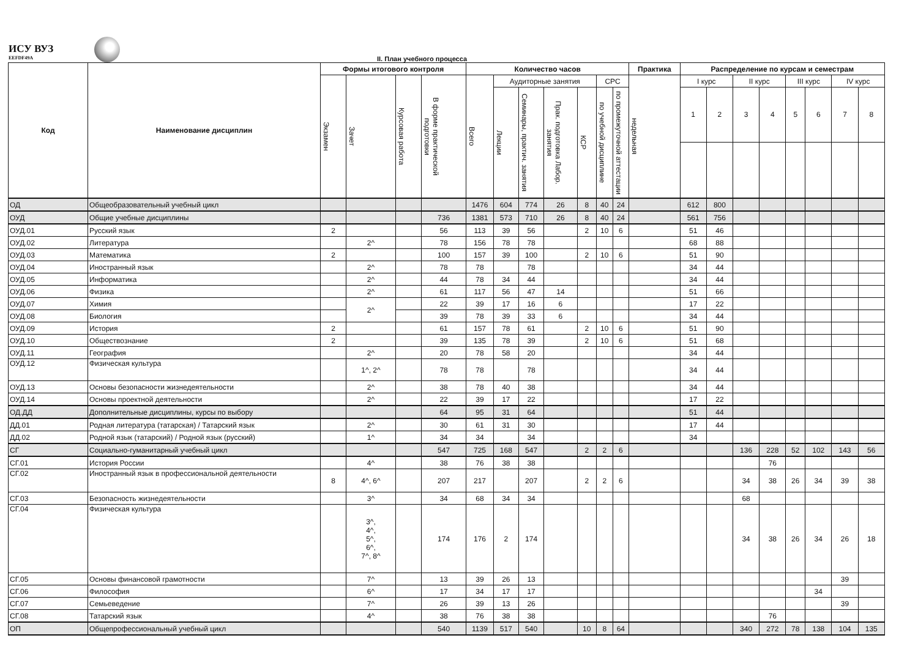ИСУ ВУЗ
EEFDF49A
II. План учебного процесса
| Код | Наименование дисциплин | Формы итогового контроля | | | | Количество часов | | | | | | | Практика | Распределение по курсам и семестрам | | | | | | | |
| --- | --- | --- | --- | --- | --- | --- | --- | --- | --- | --- | --- | --- | --- | --- | --- | --- | --- | --- | --- | --- | --- |
| | | Экзамен | Зачет | Курсовая работа | В форме практической подготовки | Всего | Аудиторные занятия | | | | СРС | | недельная | I курс | | II курс | | III курс | | IV курс | |
| | | | | | | | Лекции | Семинары, практич. занятия | Прак. подготовка Лабор. занятия | КСР | по учебной дисциплине | по промежуточной аттестации | | 1 | 2 | 3 | 4 | 5 | 6 | 7 | 8 |
| ОД | Общеобразовательный учебный цикл | | | | | 1476 | 604 | 774 | 26 | 8 | 40 | 24 | | 612 | 800 | | | | | | |
| ОУД | Общие учебные дисциплины | | | | 736 | 1381 | 573 | 710 | 26 | 8 | 40 | 24 | | 561 | 756 | | | | | | |
| ОУД.01 | Русский язык | 2 | | | 56 | 113 | 39 | 56 | | 2 | 10 | 6 | | 51 | 46 | | | | | | |
| ОУД.02 | Литература | | 2^ | | 78 | 156 | 78 | 78 | | | | | | 68 | 88 | | | | | | |
| ОУД.03 | Математика | 2 | | | 100 | 157 | 39 | 100 | | 2 | 10 | 6 | | 51 | 90 | | | | | | |
| ОУД.04 | Иностранный язык | | 2^ | | 78 | 78 | | 78 | | | | | | 34 | 44 | | | | | | |
| ОУД.05 | Информатика | | 2^ | | 44 | 78 | 34 | 44 | | | | | | 34 | 44 | | | | | | |
| ОУД.06 | Физика | | 2^ | | 61 | 117 | 56 | 47 | 14 | | | | | 51 | 66 | | | | | | |
| ОУД.07 | Химия | | 2^ | | 22 | 39 | 17 | 16 | 6 | | | | | 17 | 22 | | | | | | |
| ОУД.08 | Биология | | | | 39 | 78 | 39 | 33 | 6 | | | | | 34 | 44 | | | | | | |
| ОУД.09 | История | 2 | | | 61 | 157 | 78 | 61 | | 2 | 10 | 6 | | 51 | 90 | | | | | | |
| ОУД.10 | Обществознание | 2 | | | 39 | 135 | 78 | 39 | | 2 | 10 | 6 | | 51 | 68 | | | | | | |
| ОУД.11 | География | | 2^ | | 20 | 78 | 58 | 20 | | | | | | 34 | 44 | | | | | | |
| ОУД.12 | Физическая культура | | 1^, 2^ | | 78 | 78 | | 78 | | | | | | 34 | 44 | | | | | | |
| ОУД.13 | Основы безопасности жизнедеятельности | | 2^ | | 38 | 78 | 40 | 38 | | | | | | 34 | 44 | | | | | | |
| ОУД.14 | Основы проектной деятельности | | 2^ | | 22 | 39 | 17 | 22 | | | | | | 17 | 22 | | | | | | |
| ОД.ДД | Дополнительные дисциплины, курсы по выбору | | | | 64 | 95 | 31 | 64 | | | | | | 51 | 44 | | | | | | |
| ДД.01 | Родная литература (татарская) / Татарский язык | | 2^ | | 30 | 61 | 31 | 30 | | | | | | 17 | 44 | | | | | | |
| ДД.02 | Родной язык (татарский) / Родной язык (русский) | | 1^ | | 34 | 34 | | 34 | | | | | | 34 | | | | | | | |
| СГ | Социально-гуманитарный учебный цикл | | | | 547 | 725 | 168 | 547 | | 2 | 2 | 6 | | | | 136 | 228 | 52 | 102 | 143 | 56 |
| СГ.01 | История России | | 4^ | | 38 | 76 | 38 | 38 | | | | | | | | | 76 | | | | |
| СГ.02 | Иностранный язык в профессиональной деятельности | 8 | 4^, 6^ | | 207 | 217 | | 207 | | 2 | 2 | 6 | | | | 34 | 38 | 26 | 34 | 39 | 38 |
| СГ.03 | Безопасность жизнедеятельности | | 3^ | | 34 | 68 | 34 | 34 | | | | | | | | 68 | | | | | |
| СГ.04 | Физическая культура | | 3^, 4^, 5^, 6^, 7^, 8^ | | 174 | 176 | 2 | 174 | | | | | | | | 34 | 38 | 26 | 34 | 26 | 18 |
| СГ.05 | Основы финансовой грамотности | | 7^ | | 13 | 39 | 26 | 13 | | | | | | | | | | | | 39 | |
| СГ.06 | Философия | | 6^ | | 17 | 34 | 17 | 17 | | | | | | | | | | | 34 | | |
| СГ.07 | Семьеведение | | 7^ | | 26 | 39 | 13 | 26 | | | | | | | | | | | | 39 | |
| СГ.08 | Татарский язык | | 4^ | | 38 | 76 | 38 | 38 | | | | | | | | | 76 | | | | |
| ОП | Общепрофессиональный учебный цикл | | | | 540 | 1139 | 517 | 540 | | 10 | 8 | 64 | | | | 340 | 272 | 78 | 138 | 104 | 135 |